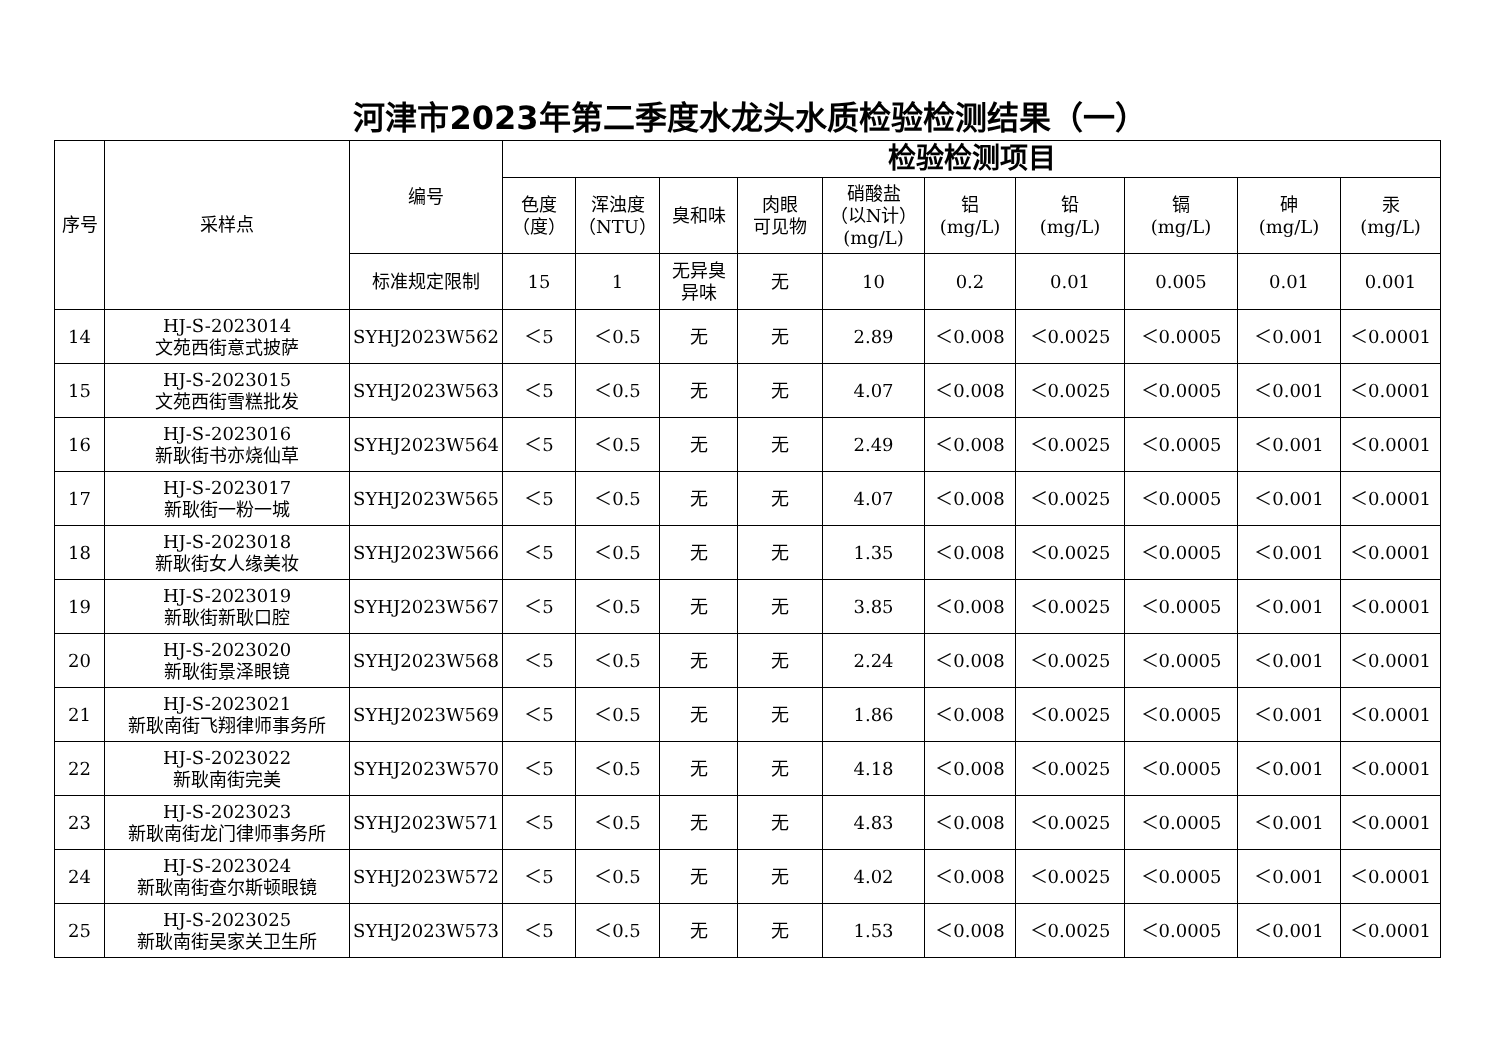河津市2023年第二季度水龙头水质检验检测结果（一）
| 序号 | 采样点 | 编号 | 检验检测项目 | | | | | | | | | |
| --- | --- | --- | --- | --- | --- | --- | --- | --- | --- | --- | --- | --- |
| | | | 色度 （度） | 浑浊度 （NTU） | 臭和味 | 肉眼 可见物 | 硝酸盐 （以N计） (mg/L) | 铝 (mg/L) | 铅 (mg/L) | 镉 (mg/L) | 砷 (mg/L) | 汞 (mg/L) |
| | | 标准规定限制 | 15 | 1 | 无异臭 异味 | 无 | 10 | 0.2 | 0.01 | 0.005 | 0.01 | 0.001 |
| 14 | HJ-S-2023014 文苑西街意式披萨 | SYHJ2023W562 | ＜5 | ＜0.5 | 无 | 无 | 2.89 | ＜0.008 | ＜0.0025 | ＜0.0005 | ＜0.001 | ＜0.0001 |
| 15 | HJ-S-2023015 文苑西街雪糕批发 | SYHJ2023W563 | ＜5 | ＜0.5 | 无 | 无 | 4.07 | ＜0.008 | ＜0.0025 | ＜0.0005 | ＜0.001 | ＜0.0001 |
| 16 | HJ-S-2023016 新耿街书亦烧仙草 | SYHJ2023W564 | ＜5 | ＜0.5 | 无 | 无 | 2.49 | ＜0.008 | ＜0.0025 | ＜0.0005 | ＜0.001 | ＜0.0001 |
| 17 | HJ-S-2023017 新耿街一粉一城 | SYHJ2023W565 | ＜5 | ＜0.5 | 无 | 无 | 4.07 | ＜0.008 | ＜0.0025 | ＜0.0005 | ＜0.001 | ＜0.0001 |
| 18 | HJ-S-2023018 新耿街女人缘美妆 | SYHJ2023W566 | ＜5 | ＜0.5 | 无 | 无 | 1.35 | ＜0.008 | ＜0.0025 | ＜0.0005 | ＜0.001 | ＜0.0001 |
| 19 | HJ-S-2023019 新耿街新耿口腔 | SYHJ2023W567 | ＜5 | ＜0.5 | 无 | 无 | 3.85 | ＜0.008 | ＜0.0025 | ＜0.0005 | ＜0.001 | ＜0.0001 |
| 20 | HJ-S-2023020 新耿街景泽眼镜 | SYHJ2023W568 | ＜5 | ＜0.5 | 无 | 无 | 2.24 | ＜0.008 | ＜0.0025 | ＜0.0005 | ＜0.001 | ＜0.0001 |
| 21 | HJ-S-2023021 新耿南街飞翔律师事务所 | SYHJ2023W569 | ＜5 | ＜0.5 | 无 | 无 | 1.86 | ＜0.008 | ＜0.0025 | ＜0.0005 | ＜0.001 | ＜0.0001 |
| 22 | HJ-S-2023022 新耿南街完美 | SYHJ2023W570 | ＜5 | ＜0.5 | 无 | 无 | 4.18 | ＜0.008 | ＜0.0025 | ＜0.0005 | ＜0.001 | ＜0.0001 |
| 23 | HJ-S-2023023 新耿南街龙门律师事务所 | SYHJ2023W571 | ＜5 | ＜0.5 | 无 | 无 | 4.83 | ＜0.008 | ＜0.0025 | ＜0.0005 | ＜0.001 | ＜0.0001 |
| 24 | HJ-S-2023024 新耿南街查尔斯顿眼镜 | SYHJ2023W572 | ＜5 | ＜0.5 | 无 | 无 | 4.02 | ＜0.008 | ＜0.0025 | ＜0.0005 | ＜0.001 | ＜0.0001 |
| 25 | HJ-S-2023025 新耿南街吴家关卫生所 | SYHJ2023W573 | ＜5 | ＜0.5 | 无 | 无 | 1.53 | ＜0.008 | ＜0.0025 | ＜0.0005 | ＜0.001 | ＜0.0001 |